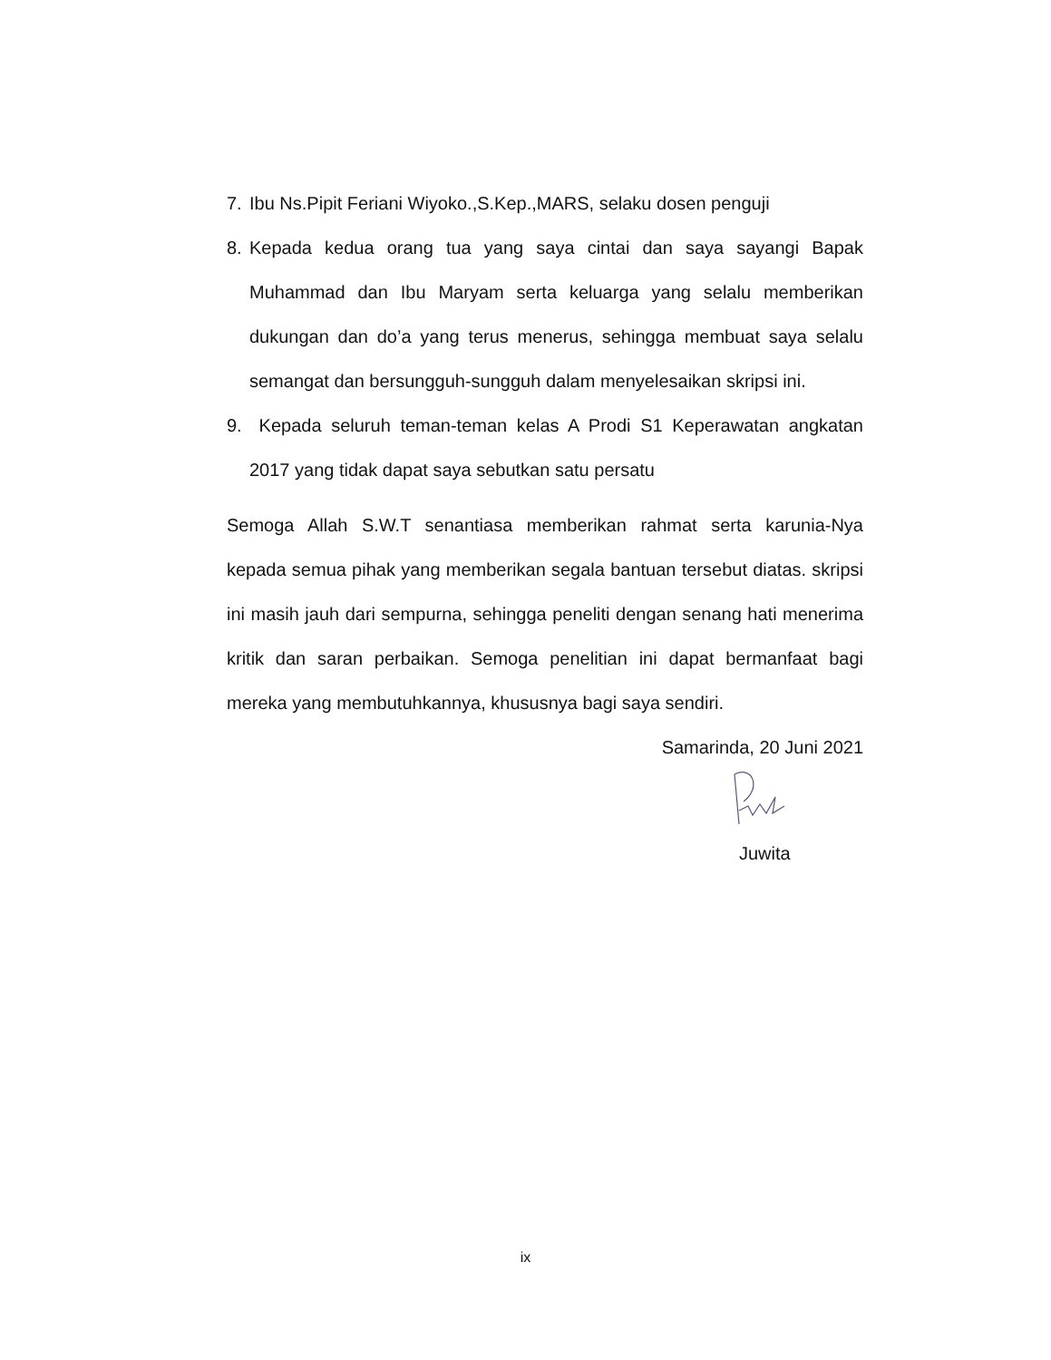7. Ibu Ns.Pipit Feriani Wiyoko.,S.Kep.,MARS, selaku dosen penguji
8. Kepada kedua orang tua yang saya cintai dan saya sayangi Bapak Muhammad dan Ibu Maryam serta keluarga yang selalu memberikan dukungan dan do’a yang terus menerus, sehingga membuat saya selalu semangat dan bersungguh-sungguh dalam menyelesaikan skripsi ini.
9. Kepada seluruh teman-teman kelas A Prodi S1 Keperawatan angkatan 2017 yang tidak dapat saya sebutkan satu persatu
Semoga Allah S.W.T senantiasa memberikan rahmat serta karunia-Nya kepada semua pihak yang memberikan segala bantuan tersebut diatas. skripsi ini masih jauh dari sempurna, sehingga peneliti dengan senang hati menerima kritik dan saran perbaikan. Semoga penelitian ini dapat bermanfaat bagi mereka yang membutuhkannya, khususnya bagi saya sendiri.
Samarinda, 20 Juni 2021
Juwita
ix